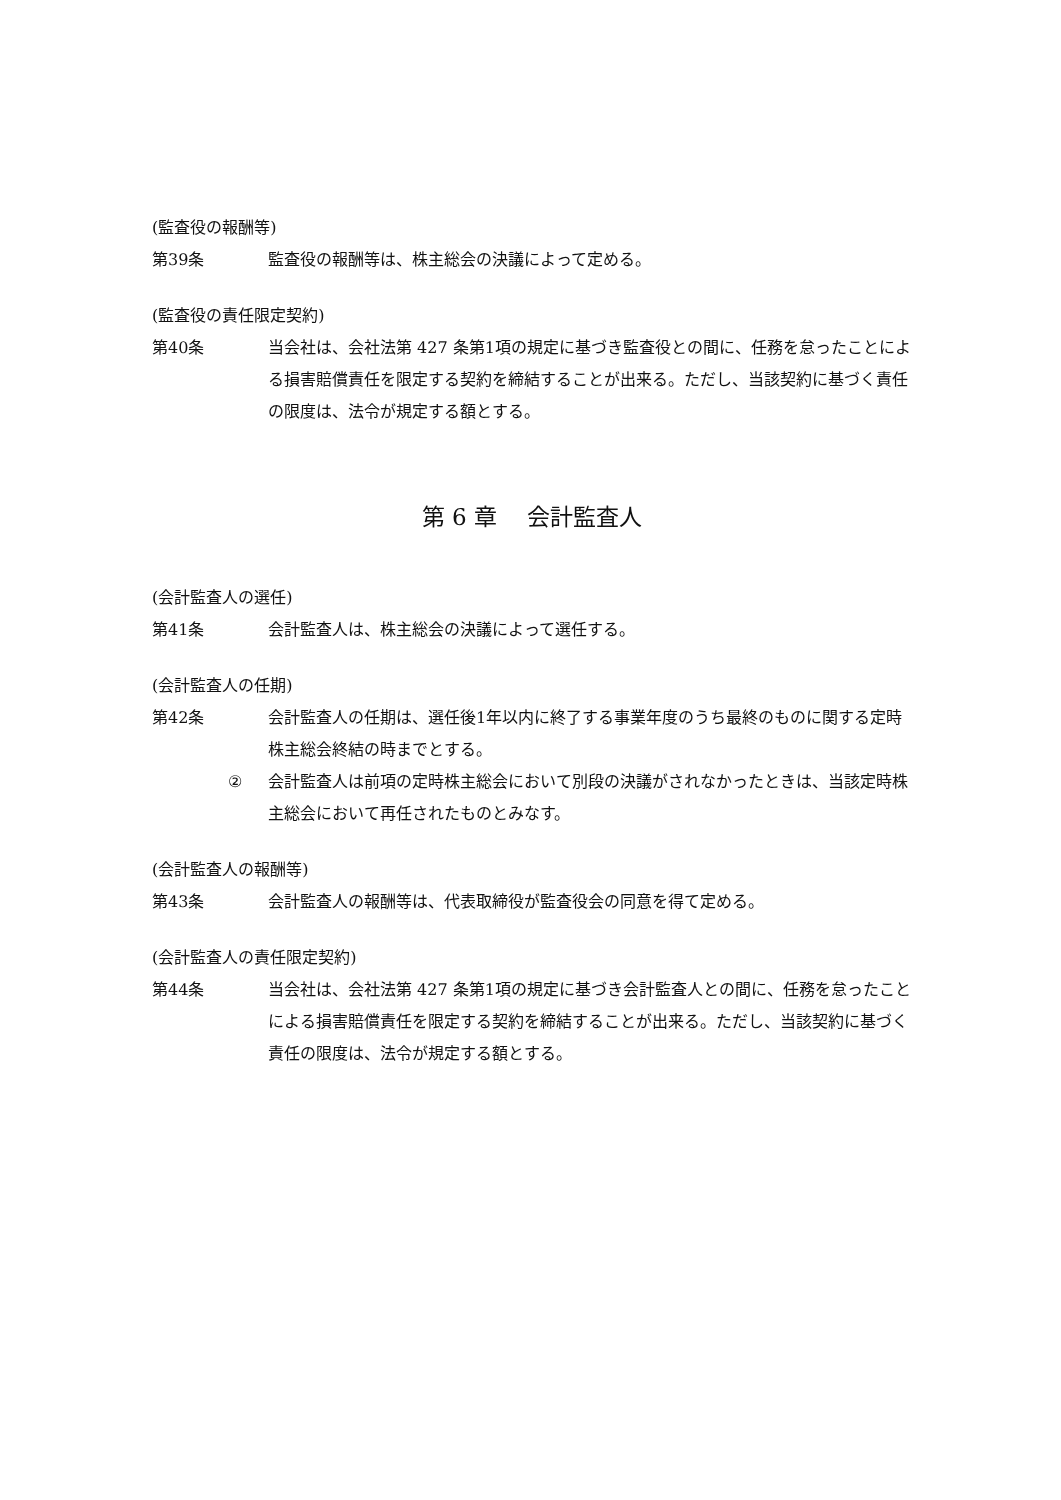(監査役の報酬等)
第39条 監査役の報酬等は、株主総会の決議によって定める。
(監査役の責任限定契約)
第40条 当会社は、会社法第 427 条第1項の規定に基づき監査役との間に、任務を怠ったことによる損害賠償責任を限定する契約を締結することが出来る。ただし、当該契約に基づく責任の限度は、法令が規定する額とする。
第 6 章　 会計監査人
(会計監査人の選任)
第41条 会計監査人は、株主総会の決議によって選任する。
(会計監査人の任期)
第42条 会計監査人の任期は、選任後1年以内に終了する事業年度のうち最終のものに関する定時株主総会終結の時までとする。
② 会計監査人は前項の定時株主総会において別段の決議がされなかったときは、当該定時株主総会において再任されたものとみなす。
(会計監査人の報酬等)
第43条 会計監査人の報酬等は、代表取締役が監査役会の同意を得て定める。
(会計監査人の責任限定契約)
第44条 当会社は、会社法第 427 条第1項の規定に基づき会計監査人との間に、任務を怠ったことによる損害賠償責任を限定する契約を締結することが出来る。ただし、当該契約に基づく責任の限度は、法令が規定する額とする。